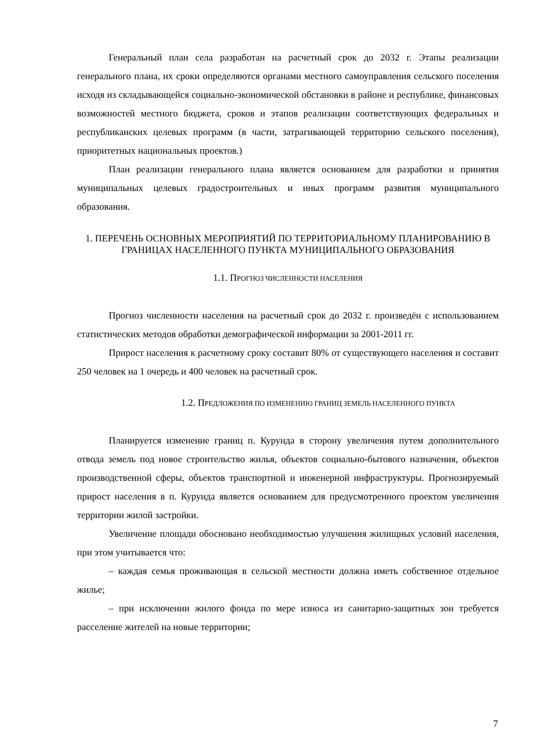Генеральный план села разработан на расчетный срок до 2032 г. Этапы реализации генерального плана, их сроки определяются органами местного самоуправления сельского поселения исходя из складывающейся социально-экономической обстановки в районе и республике, финансовых возможностей местного бюджета, сроков и этапов реализации соответствующих федеральных и республиканских целевых программ (в части, затрагивающей территорию сельского поселения), приоритетных национальных проектов.)
План реализации генерального плана является основанием для разработки и принятия муниципальных целевых градостроительных и иных программ развития муниципального образования.
1. ПЕРЕЧЕНЬ ОСНОВНЫХ МЕРОПРИЯТИЙ ПО ТЕРРИТОРИАЛЬНОМУ ПЛАНИРОВАНИЮ В ГРАНИЦАХ НАСЕЛЕННОГО ПУНКТА МУНИЦИПАЛЬНОГО ОБРАЗОВАНИЯ
1.1. ПРОГНОЗ ЧИСЛЕННОСТИ НАСЕЛЕНИЯ
Прогноз численности населения на расчетный срок до 2032 г. произведён с использованием статистических методов обработки демографической информации за 2001-2011 гг.
Прирост населения к расчетному сроку составит 80% от существующего населения и составит 250 человек на 1 очередь и 400 человек на расчетный срок.
1.2. ПРЕДЛОЖЕНИЯ ПО ИЗМЕНЕНИЮ ГРАНИЦ ЗЕМЕЛЬ НАСЕЛЕННОГО ПУНКТА
Планируется изменение границ п. Курунда в сторону увеличения путем дополнительного отвода земель под новое строительство жилья, объектов социально-бытового назначения, объектов производственной сферы, объектов транспортной и инженерной инфраструктуры. Прогнозируемый прирост населения в п. Курунда является основанием для предусмотренного проектом увеличения территории жилой застройки.
Увеличение площади обосновано необходимостью улучшения жилищных условий населения, при этом учитывается что:
– каждая семья проживающая в сельской местности должна иметь собственное отдельное жилье;
– при исключении жилого фонда по мере износа из санитарно-защитных зон требуется расселение жителей на новые территории;
7